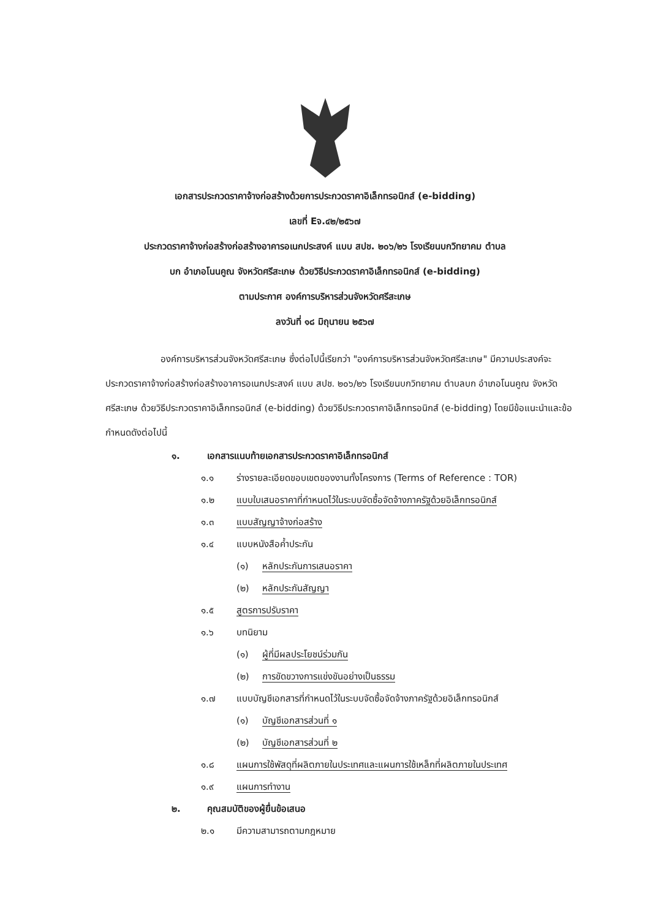เอกสารประกวดราคาจ้างก่อสร้างด้วยการประกวดราคาอิเล็กทรอนิกส์ (e-bidding)
เลขที่ Eจ.๔๒/๒๕๖๗
ประกวดราคาจ้างก่อสร้างก่อสร้างอาคารอเนกประสงค์ แบบ สปช. ๒๐๖/๒๖ โรงเรียนบกวิทยาคม ตำบล
บก อำเภอโนนคูณ จังหวัดศรีสะเกษ ด้วยวิธีประกวดราคาอิเล็กทรอนิกส์ (e-bidding)
ตามประกาศ องค์การบริหารส่วนจังหวัดศรีสะเกษ
ลงวันที่ ๑๘ มิถุนายน ๒๕๖๗
องค์การบริหารส่วนจังหวัดศรีสะเกษ ซึ่งต่อไปนี้เรียกว่า "องค์การบริหารส่วนจังหวัดศรีสะเกษ" มีความประสงค์จะ ประกวดราคาจ้างก่อสร้างก่อสร้างอาคารอเนกประสงค์ แบบ สปช. ๒๐๖/๒๖ โรงเรียนบกวิทยาคม ตำบลบก อำเภอโนนคูณ จังหวัดศรีสะเกษ ด้วยวิธีประกวดราคาอิเล็กทรอนิกส์ (e-bidding) ด้วยวิธีประกวดราคาอิเล็กทรอนิกส์ (e-bidding) โดยมีข้อแนะนำและข้อกำหนดดังต่อไปนี้
๑. เอกสารแนบท้ายเอกสารประกวดราคาอิเล็กทรอนิกส์
๑.๑ ร่างรายละเอียดขอบเขตของงานทั้งโครงการ (Terms of Reference : TOR)
๑.๒ แบบใบเสนอราคาที่กำหนดไว้ในระบบจัดซื้อจัดจ้างภาครัฐด้วยอิเล็กทรอนิกส์
๑.๓ แบบสัญญาจ้างก่อสร้าง
๑.๔ แบบหนังสือค้ำประกัน
(๑) หลักประกันการเสนอราคา
(๒) หลักประกันสัญญา
๑.๕ สูตรการปรับราคา
๑.๖ บทนิยาม
(๑) ผู้ที่มีผลประโยชน์ร่วมกัน
(๒) การขัดขวางการแข่งขันอย่างเป็นธรรม
๑.๗ แบบบัญชีเอกสารที่กำหนดไว้ในระบบจัดซื้อจัดจ้างภาครัฐด้วยอิเล็กทรอนิกส์
(๑) บัญชีเอกสารส่วนที่ ๑
(๒) บัญชีเอกสารส่วนที่ ๒
๑.๘ แผนการใช้พัสดุที่ผลิตภายในประเทศและแผนการใช้เหล็กที่ผลิตภายในประเทศ
๑.๙ แผนการทำงาน
๒. คุณสมบัติของผู้ยื่นข้อเสนอ
๒.๑ มีความสามารถตามกฎหมาย